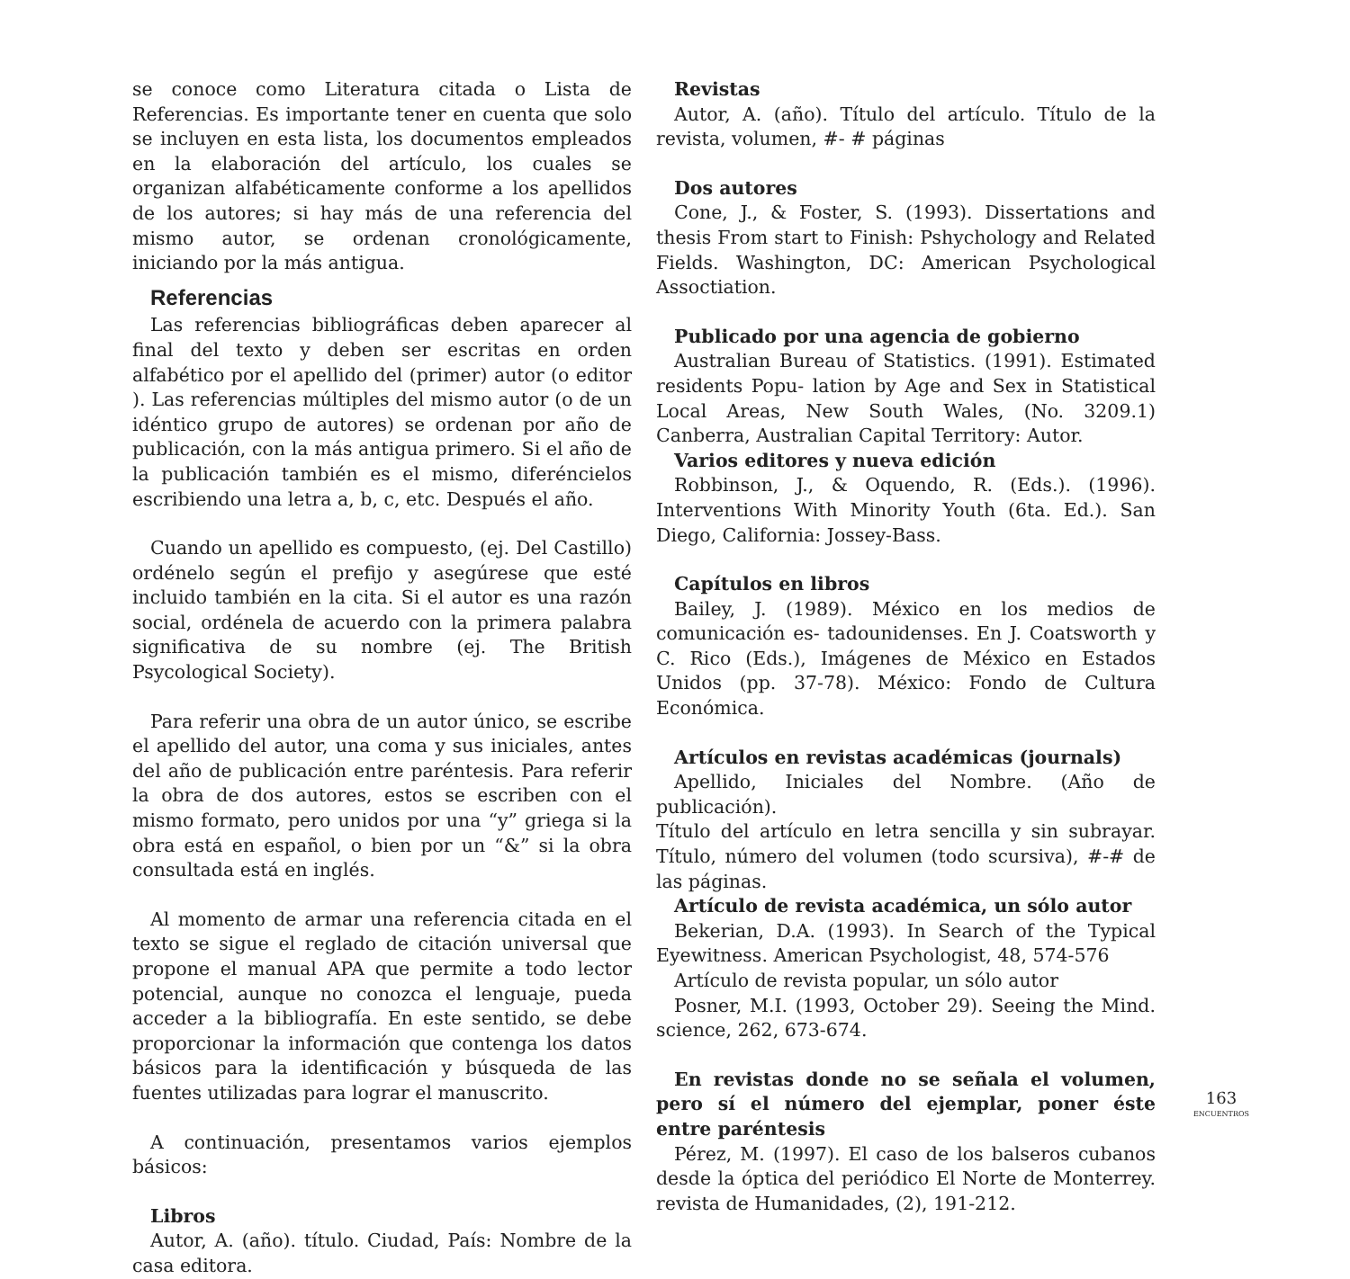se conoce como Literatura citada o Lista de Referencias. Es importante tener en cuenta que solo se incluyen en esta lista, los documentos empleados en la elaboración del artículo, los cuales se organizan alfabéticamente conforme a los apellidos de los autores; si hay más de una referencia del mismo autor, se ordenan cronológicamente, iniciando por la más antigua.
Referencias
Las referencias bibliográficas deben aparecer al final del texto y deben ser escritas en orden alfabético por el apellido del (primer) autor (o editor ). Las referencias múltiples del mismo autor (o de un idéntico grupo de autores) se ordenan por año de publicación, con la más antigua primero. Si el año de la publicación también es el mismo, diferéncielos escribiendo una letra a, b, c, etc. Después el año.
Cuando un apellido es compuesto, (ej. Del Castillo) ordénelo según el prefijo y asegúrese que esté incluido también en la cita. Si el autor es una razón social, ordénela de acuerdo con la primera palabra significativa de su nombre (ej. The British Psycological Society).
Para referir una obra de un autor único, se escribe el apellido del autor, una coma y sus iniciales, antes del año de publicación entre paréntesis. Para referir la obra de dos autores, estos se escriben con el mismo formato, pero unidos por una “y” griega si la obra está en español, o bien por un “&” si la obra consultada está en inglés.
Al momento de armar una referencia citada en el texto se sigue el reglado de citación universal que propone el manual APA que permite a todo lector potencial, aunque no conozca el lenguaje, pueda acceder a la bibliografía. En este sentido, se debe proporcionar la información que contenga los datos básicos para la identificación y búsqueda de las fuentes utilizadas para lograr el manuscrito.
A continuación, presentamos varios ejemplos básicos:
Libros
Autor, A. (año). título. Ciudad, País: Nombre de la casa editora.
Revistas
Autor, A. (año). Título del artículo. Título de la revista, volumen, #- # páginas
Dos autores
Cone, J., & Foster, S. (1993). Dissertations and thesis From start to Finish: Pshychology and Related Fields. Washington, DC: American Psychological Assoctiation.
Publicado por una agencia de gobierno
Australian Bureau of Statistics. (1991). Estimated residents Popu- lation by Age and Sex in Statistical Local Areas, New South Wales, (No. 3209.1) Canberra, Australian Capital Territory: Autor.
Varios editores y nueva edición
Robbinson, J., & Oquendo, R. (Eds.). (1996). Interventions With Minority Youth (6ta. Ed.). San Diego, California: Jossey-Bass.
Capítulos en libros
Bailey, J. (1989). México en los medios de comunicación es- tadounidenses. En J. Coatsworth y C. Rico (Eds.), Imágenes de México en Estados Unidos (pp. 37-78). México: Fondo de Cultura Económica.
Artículos en revistas académicas (journals)
Apellido, Iniciales del Nombre. (Año de publicación).
Título del artículo en letra sencilla y sin subrayar. Título, número del volumen (todo scursiva), #-# de las páginas.
Artículo de revista académica, un sólo autor
Bekerian, D.A. (1993). In Search of the Typical Eyewitness. American Psychologist, 48, 574-576
Artículo de revista popular, un sólo autor
Posner, M.I. (1993, October 29). Seeing the Mind. science, 262, 673-674.
En revistas donde no se señala el volumen, pero sí el número del ejemplar, poner éste entre paréntesis
Pérez, M. (1997). El caso de los balseros cubanos desde la óptica del periódico El Norte de Monterrey. revista de Humanidades, (2), 191-212.
163
ENCUENTROS